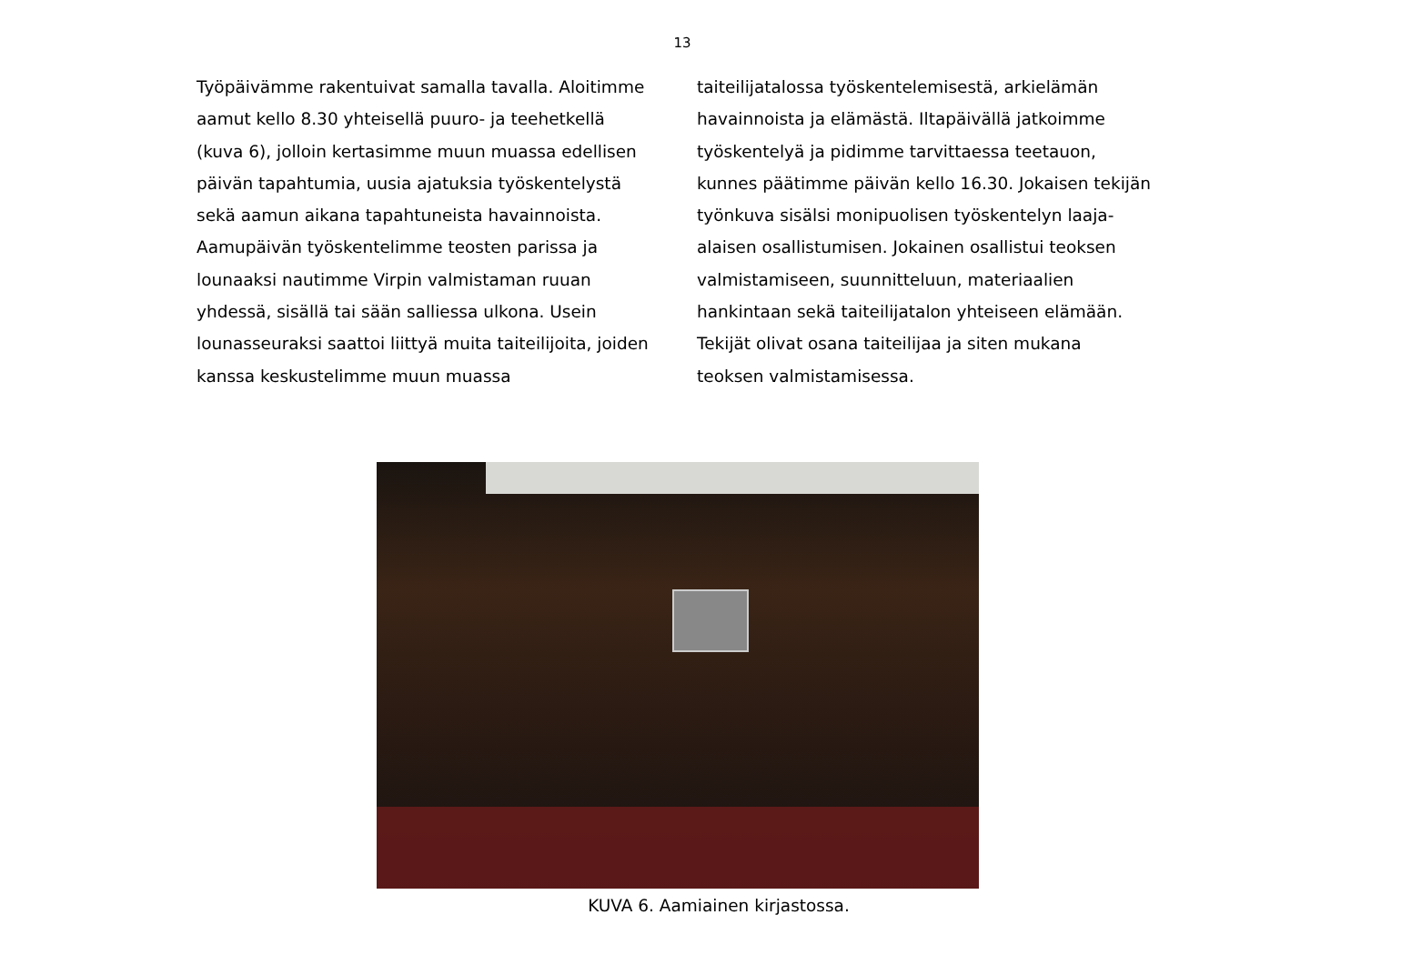13
Työpäivämme rakentuivat samalla tavalla. Aloitimme aamut kello 8.30 yhteisellä puuro- ja teehetkellä (kuva 6), jolloin kertasimme muun muassa edellisen päivän tapahtumia, uusia ajatuksia työskentelystä sekä aamun aikana tapahtuneista havainnoista. Aamupäivän työskentelimme teosten parissa ja lounaaksi nautimme Virpin valmistaman ruuan yhdessä, sisällä tai sään salliessa ulkona. Usein lounasseuraksi saattoi liittyä muita taiteilijoita, joiden kanssa keskustelimme muun muassa
taiteilijatalossa työskentelemisestä, arkielämän havainnoista ja elämästä. Iltapäivällä jatkoimme työskentelyä ja pidimme tarvittaessa teetauon, kunnes päätimme päivän kello 16.30. Jokaisen tekijän työnkuva sisälsi monipuolisen työskentelyn laaja-alaisen osallistumisen. Jokainen osallistui teoksen valmistamiseen, suunnitteluun, materiaalien hankintaan sekä taiteilijatalon yhteiseen elämään. Tekijät olivat osana taiteilijaa ja siten mukana teoksen valmistamisessa.
KUVA 6. Aamiainen kirjastossa.